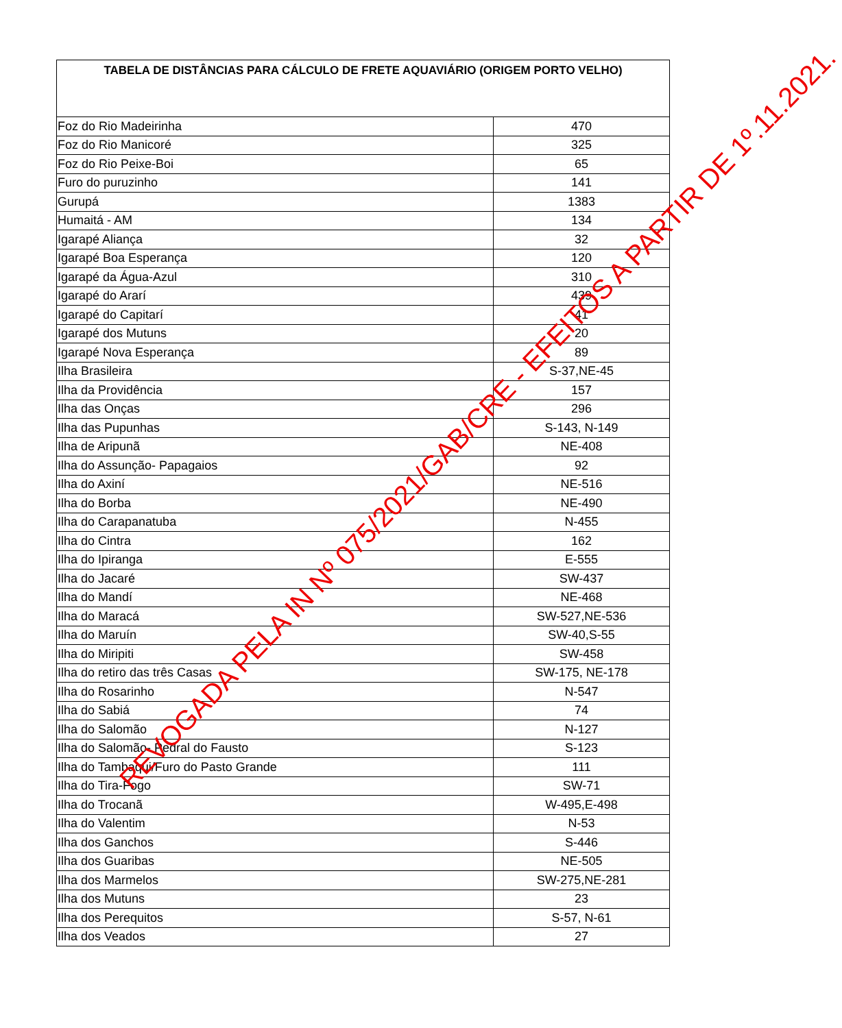| TABELA DE DISTÂNCIAS PARA CÁLCULO DE FRETE AQUAVIÁRIO (ORIGEM PORTO VELHO) | |
| --- | --- |
| Foz do Rio Madeirinha | 470 |
| Foz do Rio Manicoré | 325 |
| Foz do Rio Peixe-Boi | 65 |
| Furo do puruzinho | 141 |
| Gurupá | 1383 |
| Humaitá - AM | 134 |
| Igarapé Aliança | 32 |
| Igarapé Boa Esperança | 120 |
| Igarapé da Água-Azul | 310 |
| Igarapé do Ararí | 439 |
| Igarapé do Capitarí | 41 |
| Igarapé dos Mutuns | 20 |
| Igarapé Nova Esperança | 89 |
| Ilha Brasileira | S-37,NE-45 |
| Ilha da Providência | 157 |
| Ilha das Onças | 296 |
| Ilha das Pupunhas | S-143, N-149 |
| Ilha de Aripunã | NE-408 |
| Ilha do Assunção- Papagaios | 92 |
| Ilha do Axiní | NE-516 |
| Ilha do Borba | NE-490 |
| Ilha do Carapanatuba | N-455 |
| Ilha do Cintra | 162 |
| Ilha do Ipiranga | E-555 |
| Ilha do Jacaré | SW-437 |
| Ilha do Mandí | NE-468 |
| Ilha do Maracá | SW-527,NE-536 |
| Ilha do Maruín | SW-40,S-55 |
| Ilha do Miripiti | SW-458 |
| Ilha do retiro das três Casas | SW-175, NE-178 |
| Ilha do Rosarinho | N-547 |
| Ilha do Sabiá | 74 |
| Ilha do Salomão | N-127 |
| Ilha do Salomão- Pedral do Fausto | S-123 |
| Ilha do Tambaqui/Furo do Pasto Grande | 111 |
| Ilha do Tira-Fogo | SW-71 |
| Ilha do Trocanã | W-495,E-498 |
| Ilha do Valentim | N-53 |
| Ilha dos Ganchos | S-446 |
| Ilha dos Guaribas | NE-505 |
| Ilha dos Marmelos | SW-275,NE-281 |
| Ilha dos Mutuns | 23 |
| Ilha dos Perequitos | S-57, N-61 |
| Ilha dos Veados | 27 |
REVOGADA PELA IN Nº 075/2021/GAB/CRE - EFEITOS A PARTIR DE 1º.11.2021.